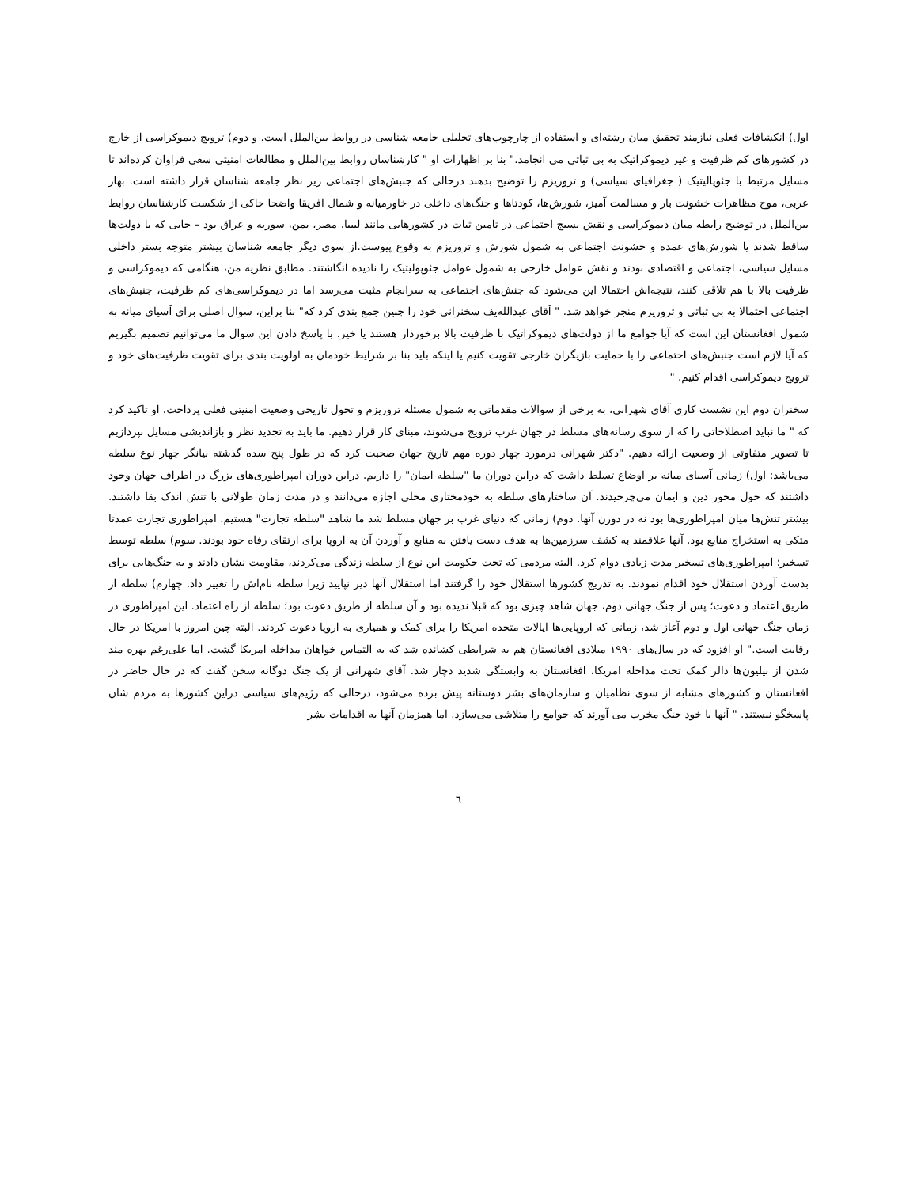اول) انکشافات فعلی نیازمند تحقیق میان رشته‌ای و استفاده از چارچوب‌های تحلیلی جامعه شناسی در روابط بین‌الملل است. و دوم) ترویج دیموکراسی از خارج در کشورهای کم ظرفیت و غیر دیموکراتیک به بی ثباتی می انجامد." بنا بر اظهارات او " کارشناسان روابط بین‌الملل و مطالعات امنیتی سعی فراوان کرده‌اند تا مسایل مرتبط با جئوپالیتیک ( جغرافیای سیاسی) و تروریزم را توضیح بدهند درحالی که جنبش‌های اجتماعی زیر نظر جامعه شناسان قرار داشته است. بهار عربی، موج مظاهرات خشونت بار و مسالمت آمیز، شورش‌ها، کودتاها و جنگ‌های داخلی در خاورمیانه و شمال افریقا واضحا حاکی از شکست کارشناسان روابط بین‌الملل در توضیح رابطه میان دیموکراسی و نقش بسیج اجتماعی در تامین ثبات در کشورهایی مانند لیبیا، مصر، یمن، سوریه و عراق بود – جایی که یا دولت‌ها ساقط شدند یا شورش‌های عمده و خشونت اجتماعی به شمول شورش و تروریزم به وقوع پیوست.از سوی دیگر جامعه شناسان بیشتر متوجه بستر داخلی مسایل سیاسی، اجتماعی و اقتصادی بودند و نقش عوامل خارجی به شمول عوامل جئوپولیتیک را نادیده انگاشتند. مطابق نظریه من، هنگامی که دیموکراسی و ظرفیت بالا با هم تلاقی کنند، نتیجه‌اش احتمالا این می‌شود که جنش‌های اجتماعی به سرانجام مثبت می‌رسد اما در دیموکراسی‌های کم ظرفیت، جنبش‌های اجتماعی احتمالا به بی ثباتی و تروریزم منجر خواهد شد. " آقای عبدالله‌یف سخنرانی خود را چنین جمع بندی کرد که" بنا براین، سوال اصلی برای آسیای میانه به شمول افغانستان این است که آیا جوامع ما از دولت‌های دیموکراتیک با ظرفیت بالا برخوردار هستند یا خیر. با پاسخ دادن این سوال ما می‌توانیم تصمیم بگیریم که آیا لازم است جنبش‌های اجتماعی را با حمایت بازیگران خارجی تقویت کنیم یا اینکه باید بنا بر شرایط خودمان به اولویت بندی برای تقویت ظرفیت‌های خود و ترویج دیموکراسی اقدام کنیم. "
سخنران دوم این نشست کاری آقای شهرانی، به برخی از سوالات مقدماتی به شمول مسئله تروریزم و تحول تاریخی وضعیت امنیتی فعلی پرداخت. او تاکید کرد که " ما نباید اصطلاحاتی را که از سوی رسانه‌های مسلط در جهان غرب ترویج می‌شوند، مبنای کار قرار دهیم. ما باید به تجدید نظر و بازاندیشی مسایل بپردازیم تا تصویر متفاوتی از وضعیت ارائه دهیم. "دکتر شهرانی درمورد چهار دوره مهم تاریخ جهان صحبت کرد که در طول پنج سده گذشته بیانگر چهار نوع سلطه می‌باشد: اول) زمانی آسیای میانه بر اوضاع تسلط داشت که دراین دوران ما "سلطه ایمان" را داریم. دراین دوران امپراطوری‌های بزرگ در اطراف جهان وجود داشتند که حول محور دین و ایمان می‌چرخیدند. آن ساختارهای سلطه به خودمختاری محلی اجازه می‌دانند و در مدت زمان طولانی با تنش اندک بقا داشتند. بیشتر تنش‌ها میان امپراطوری‌ها بود نه در دورن آنها. دوم) زمانی که دنیای غرب بر جهان مسلط شد ما شاهد "سلطه تجارت" هستیم. امپراطوری تجارت عمدتا متکی به استخراج منابع بود. آنها علاقمند به کشف سرزمین‌ها به هدف دست یافتن به منابع و آوردن آن به اروپا برای ارتقای رفاه خود بودند. سوم) سلطه توسط تسخیر؛ امپراطوری‌های تسخیر مدت زیادی دوام کرد. البته مردمی که تحت حکومت این نوع از سلطه زندگی می‌کردند، مقاومت نشان دادند و به جنگ‌هایی برای بدست آوردن استقلال خود اقدام نمودند. به تدریج کشورها استقلال خود را گرفتند اما استقلال آنها دیر نپایید زیرا سلطه نام‌اش را تغییر داد. چهارم) سلطه از طریق اعتماد و دعوت؛ پس از جنگ جهانی دوم، جهان شاهد چیزی بود که قبلا ندیده بود و آن سلطه از طریق دعوت بود؛ سلطه از راه اعتماد. این امپراطوری در زمان جنگ جهانی اول و دوم آغاز شد، زمانی که اروپایی‌ها ایالات متحده امریکا را برای کمک و همیاری به اروپا دعوت کردند. البته چین امروز با امریکا در حال رقابت است." او افزود که در سال‌های ۱۹۹۰ میلادی افغانستان هم به شرایطی کشانده شد که به التماس خواهان مداخله امریکا گشت. اما علی‌رغم بهره مند شدن از بیلیون‌ها دالر کمک تحت مداخله امریکا، افغانستان به وابستگی شدید دچار شد. آقای شهرانی از یک جنگ دوگانه سخن گفت که در حال حاضر در افغانستان و کشورهای مشابه از سوی نظامیان و سازمان‌های بشر دوستانه پیش برده می‌شود، درحالی که رژیم‌های سیاسی دراین کشورها به مردم شان پاسخگو نیستند. " آنها با خود جنگ مخرب می آورند که جوامع را متلاشی می‌سازد. اما همزمان آنها به اقدامات بشر
٦